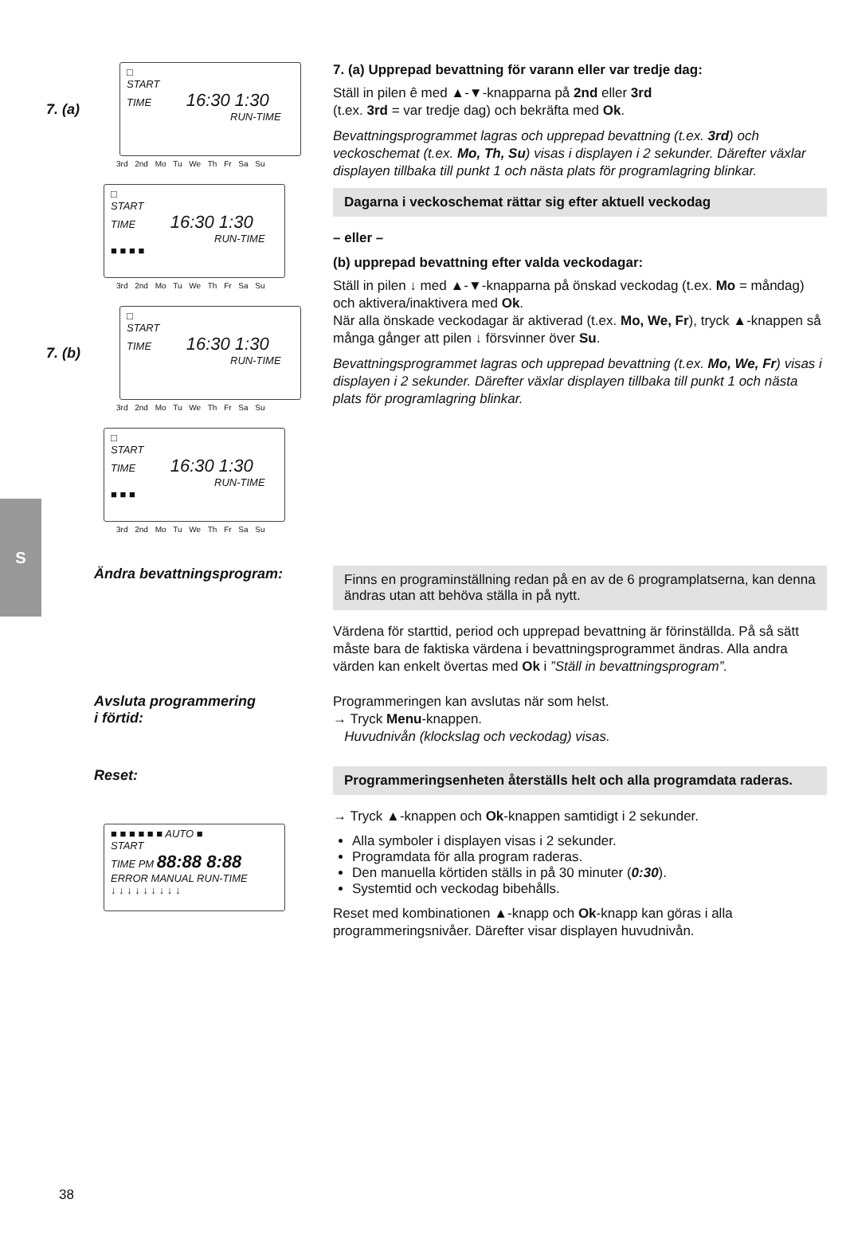S
7. (a)
□
START
TIME 16:30 1:30
RUN-TIME
3rd 2nd Mo Tu We Th Fr Sa Su
□
START
TIME 16:30 1:30
RUN-TIME
■ ■ ■ ■
3rd 2nd Mo Tu We Th Fr Sa Su
7. (b)
□
START
TIME 16:30 1:30
RUN-TIME
3rd 2nd Mo Tu We Th Fr Sa Su
□
START
TIME 16:30 1:30
RUN-TIME
■ ■ ■
3rd 2nd Mo Tu We Th Fr Sa Su
7. (a) Upprepad bevattning för varann eller var tredje dag:
Ställ in pilen ê med ▲-▼-knapparna på 2nd eller 3rd
(t.ex. 3rd = var tredje dag) och bekräfta med Ok.
Bevattningsprogrammet lagras och upprepad bevattning (t.ex. 3rd) och veckoschemat (t.ex. Mo, Th, Su) visas i displayen i 2 sekunder. Därefter växlar displayen tillbaka till punkt 1 och nästa plats för programlagring blinkar.
Dagarna i veckoschemat rättar sig efter aktuell veckodag
– eller –
(b) upprepad bevattning efter valda veckodagar:
Ställ in pilen ↓ med ▲-▼-knapparna på önskad veckodag (t.ex. Mo = måndag) och aktivera/inaktivera med Ok.
När alla önskade veckodagar är aktiverad (t.ex. Mo, We, Fr), tryck ▲-knappen så många gånger att pilen ↓ försvinner över Su.
Bevattningsprogrammet lagras och upprepad bevattning (t.ex. Mo, We, Fr) visas i displayen i 2 sekunder. Därefter växlar displayen tillbaka till punkt 1 och nästa plats för programlagring blinkar.
Ändra bevattningsprogram:
Finns en programinställning redan på en av de 6 programplatserna, kan denna ändras utan att behöva ställa in på nytt.
Värdena för starttid, period och upprepad bevattning är förinställda. På så sätt måste bara de faktiska värdena i bevattningsprogrammet ändras. Alla andra värden kan enkelt övertas med Ok i ”Ställ in bevattningsprogram”.
Avsluta programmering
i förtid:
Programmeringen kan avslutas när som helst.
→ Tryck Menu-knappen.
Huvudnivån (klockslag och veckodag) visas.
Reset:
■ ■ ■ ■ ■ ■ AUTO ■
START
TIME PM 88:88 8:88
ERROR MANUAL RUN-TIME
↓ ↓ ↓ ↓ ↓ ↓ ↓ ↓ ↓
Programmeringsenheten återställs helt och alla programdata raderas.
→ Tryck ▲-knappen och Ok-knappen samtidigt i 2 sekunder.
Alla symboler i displayen visas i 2 sekunder.
Programdata för alla program raderas.
Den manuella körtiden ställs in på 30 minuter (0:30).
Systemtid och veckodag bibehålls.
Reset med kombinationen ▲-knapp och Ok-knapp kan göras i alla programmeringsnivåer. Därefter visar displayen huvudnivån.
38